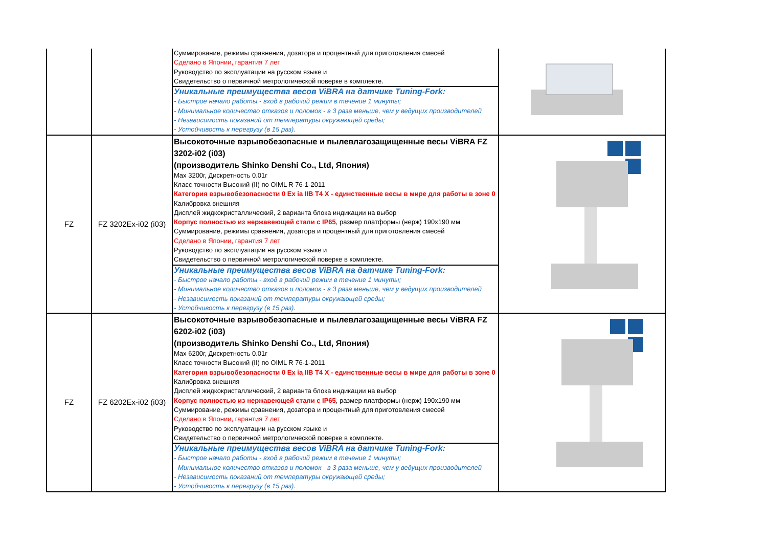| | | Суммирование, режимы сравнения, дозатора и процентный для приготовления смесей Сделано в Японии, гарантия 7 лет Руководство по эксплуатации на русском языке и Свидетельство о первичной метрологической поверке в комплекте. | |
| | | Уникальные преимущества весов ViBRA на датчике Tuning-Fork: - Быстрое начало работы - вход в рабочий режим в течение 1 минуты; - Минимальное количество отказов и поломок - в 3 раза меньше, чем у ведущих производителей - Независимость показаний от температуры окружающей среды; - Устойчивость к перегрузу (в 15 раз). | |
| FZ | FZ 3202Ex-i02 (i03) | Высокоточные взрывобезопасные и пылевлагозащищенные весы ViBRA FZ 3202-i02 (i03) (производитель Shinko Denshi Co., Ltd, Япония) Max 3200г, Дискретность 0.01г Класс точности Высокий (II) по OIML R 76-1-2011 Категория взрывобезопасности 0 Ex ia IIB T4 X - единственные весы в мире для работы в зоне 0 Калибровка внешняя Дисплей жидкокристаллический, 2 варианта блока индикации на выбор Корпус полностью из нержавеющей стали с IP65 , размер платформы (нерж) 190х190 мм Суммирование, режимы сравнения, дозатора и процентный для приготовления смесей Сделано в Японии, гарантия 7 лет Руководство по эксплуатации на русском языке и Свидетельство о первичной метрологической поверке в комплекте. | |
| | | Уникальные преимущества весов ViBRA на датчике Tuning-Fork: - Быстрое начало работы - вход в рабочий режим в течение 1 минуты; - Минимальное количество отказов и поломок - в 3 раза меньше, чем у ведущих производителей - Независимость показаний от температуры окружающей среды; - Устойчивость к перегрузу (в 15 раз). | |
| FZ | FZ 6202Ex-i02 (i03) | Высокоточные взрывобезопасные и пылевлагозащищенные весы ViBRA FZ 6202-i02 (i03) (производитель Shinko Denshi Co., Ltd, Япония) Max 6200г, Дискретность 0.01г Класс точности Высокий (II) по OIML R 76-1-2011 Категория взрывобезопасности 0 Ex ia IIB T4 X - единственные весы в мире для работы в зоне 0 Калибровка внешняя Дисплей жидкокристаллический, 2 варианта блока индикации на выбор Корпус полностью из нержавеющей стали с IP65 , размер платформы (нерж) 190х190 мм Суммирование, режимы сравнения, дозатора и процентный для приготовления смесей Сделано в Японии, гарантия 7 лет Руководство по эксплуатации на русском языке и Свидетельство о первичной метрологической поверке в комплекте. | |
| | | Уникальные преимущества весов ViBRA на датчике Tuning-Fork: - Быстрое начало работы - вход в рабочий режим в течение 1 минуты; - Минимальное количество отказов и поломок - в 3 раза меньше, чем у ведущих производителей - Независимость показаний от температуры окружающей среды; - Устойчивость к перегрузу (в 15 раз). | |